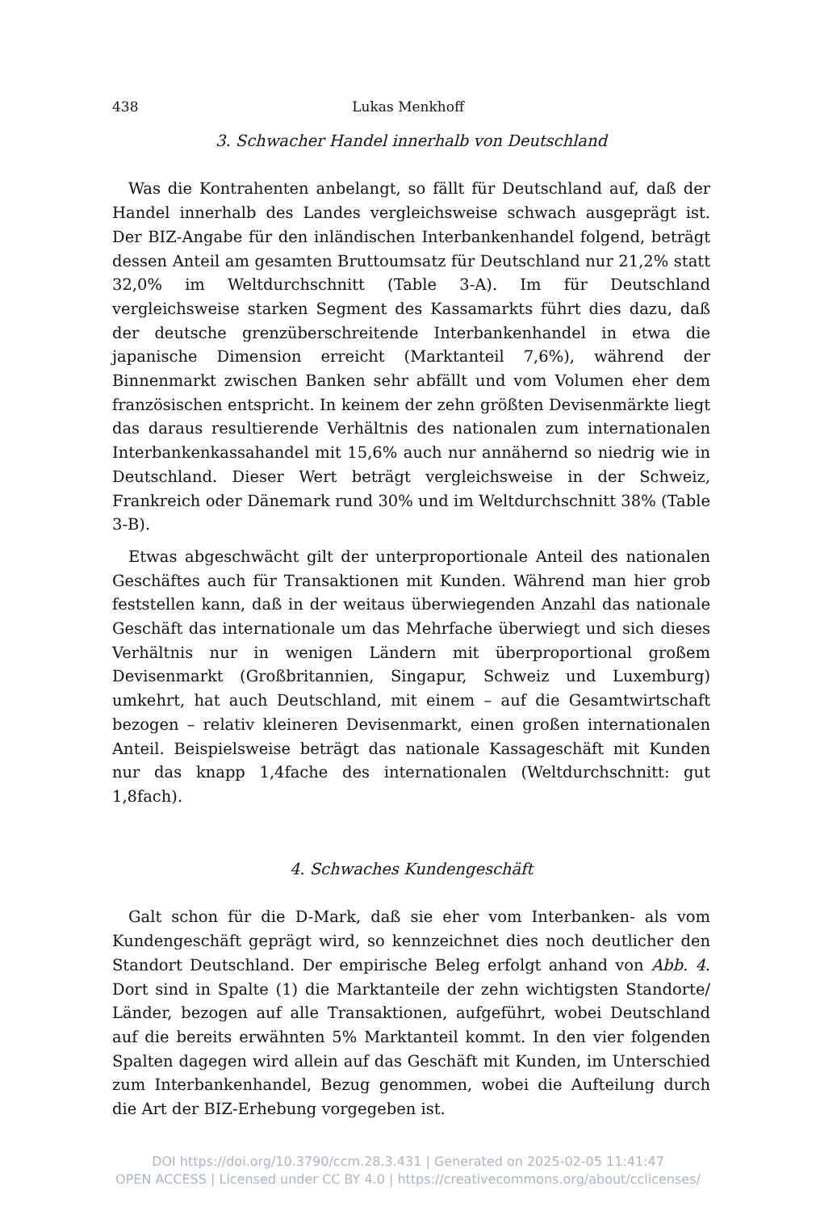438 Lukas Menkhoff
3. Schwacher Handel innerhalb von Deutschland
Was die Kontrahenten anbelangt, so fällt für Deutschland auf, daß der Handel innerhalb des Landes vergleichsweise schwach ausgeprägt ist. Der BIZ-Angabe für den inländischen Interbankenhandel folgend, beträgt dessen Anteil am gesamten Bruttoumsatz für Deutschland nur 21,2% statt 32,0% im Weltdurchschnitt (Table 3-A). Im für Deutschland vergleichsweise starken Segment des Kassamarkts führt dies dazu, daß der deutsche grenzüberschreitende Interbankenhandel in etwa die japanische Dimension erreicht (Marktanteil 7,6%), während der Binnenmarkt zwischen Banken sehr abfällt und vom Volumen eher dem französischen entspricht. In keinem der zehn größten Devisenmärkte liegt das daraus resultierende Verhältnis des nationalen zum internationalen Interbankenkassahandel mit 15,6% auch nur annähernd so niedrig wie in Deutschland. Dieser Wert beträgt vergleichsweise in der Schweiz, Frankreich oder Dänemark rund 30% und im Weltdurchschnitt 38% (Table 3-B).
Etwas abgeschwächt gilt der unterproportionale Anteil des nationalen Geschäftes auch für Transaktionen mit Kunden. Während man hier grob feststellen kann, daß in der weitaus überwiegenden Anzahl das nationale Geschäft das internationale um das Mehrfache überwiegt und sich dieses Verhältnis nur in wenigen Ländern mit überproportional großem Devisenmarkt (Großbritannien, Singapur, Schweiz und Luxemburg) umkehrt, hat auch Deutschland, mit einem – auf die Gesamtwirtschaft bezogen – relativ kleineren Devisenmarkt, einen großen internationalen Anteil. Beispielsweise beträgt das nationale Kassageschäft mit Kunden nur das knapp 1,4fache des internationalen (Weltdurchschnitt: gut 1,8fach).
4. Schwaches Kundengeschäft
Galt schon für die D-Mark, daß sie eher vom Interbanken- als vom Kundengeschäft geprägt wird, so kennzeichnet dies noch deutlicher den Standort Deutschland. Der empirische Beleg erfolgt anhand von Abb. 4. Dort sind in Spalte (1) die Marktanteile der zehn wichtigsten Standorte/ Länder, bezogen auf alle Transaktionen, aufgeführt, wobei Deutschland auf die bereits erwähnten 5% Marktanteil kommt. In den vier folgenden Spalten dagegen wird allein auf das Geschäft mit Kunden, im Unterschied zum Interbankenhandel, Bezug genommen, wobei die Aufteilung durch die Art der BIZ-Erhebung vorgegeben ist.
DOI https://doi.org/10.3790/ccm.28.3.431 | Generated on 2025-02-05 11:41:47
OPEN ACCESS | Licensed under CC BY 4.0 | https://creativecommons.org/about/cclicenses/